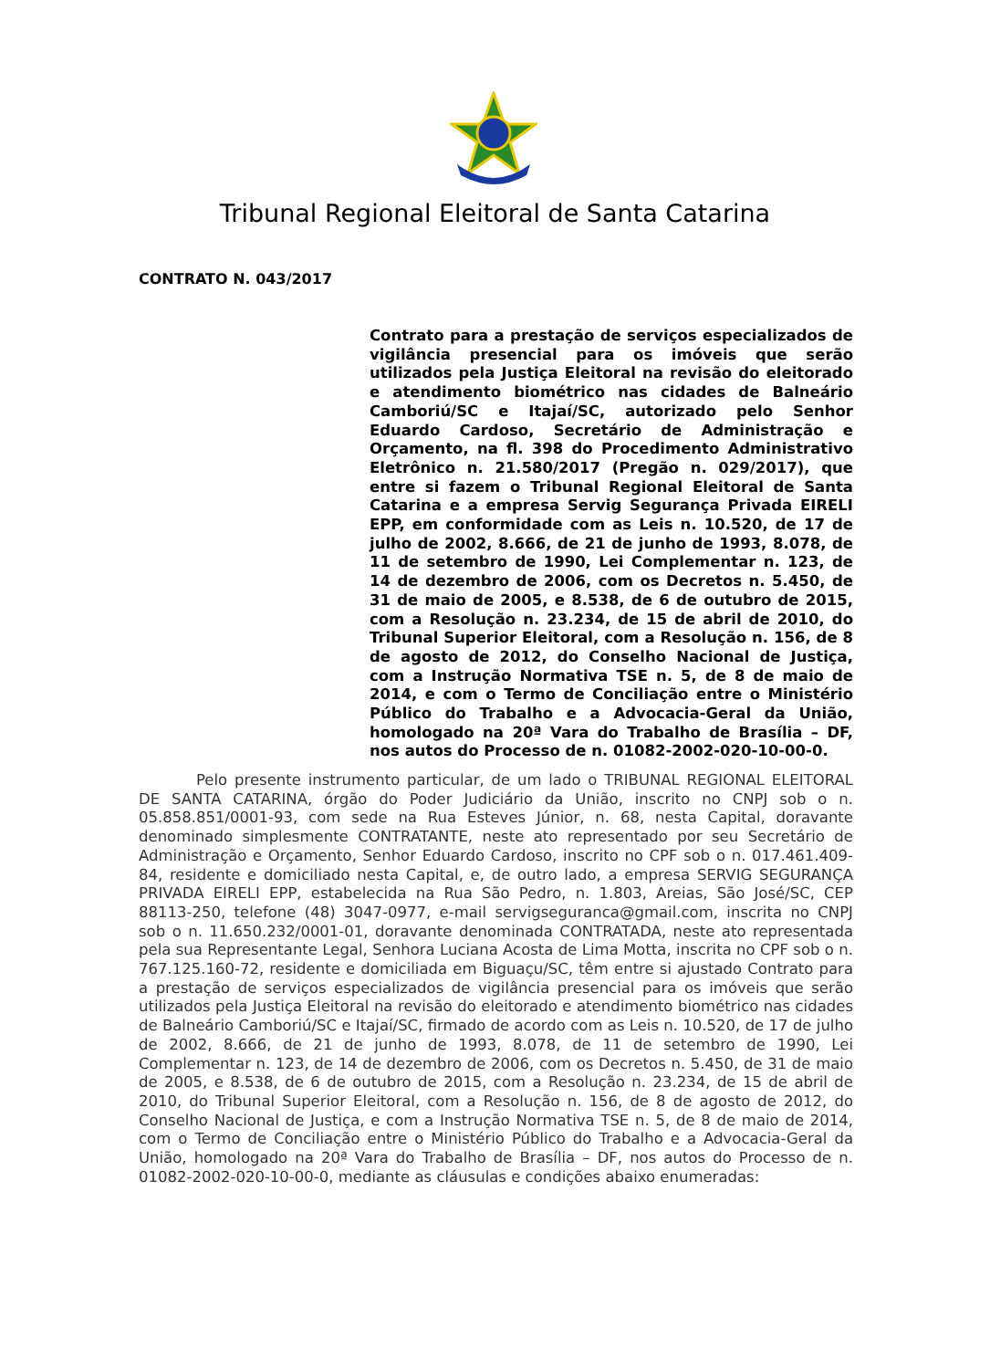Tribunal Regional Eleitoral de Santa Catarina
CONTRATO N. 043/2017
Contrato para a prestação de serviços especializados de vigilância presencial para os imóveis que serão utilizados pela Justiça Eleitoral na revisão do eleitorado e atendimento biométrico nas cidades de Balneário Camboriú/SC e Itajaí/SC, autorizado pelo Senhor Eduardo Cardoso, Secretário de Administração e Orçamento, na fl. 398 do Procedimento Administrativo Eletrônico n. 21.580/2017 (Pregão n. 029/2017), que entre si fazem o Tribunal Regional Eleitoral de Santa Catarina e a empresa Servig Segurança Privada EIRELI EPP, em conformidade com as Leis n. 10.520, de 17 de julho de 2002, 8.666, de 21 de junho de 1993, 8.078, de 11 de setembro de 1990, Lei Complementar n. 123, de 14 de dezembro de 2006, com os Decretos n. 5.450, de 31 de maio de 2005, e 8.538, de 6 de outubro de 2015, com a Resolução n. 23.234, de 15 de abril de 2010, do Tribunal Superior Eleitoral, com a Resolução n. 156, de 8 de agosto de 2012, do Conselho Nacional de Justiça, com a Instrução Normativa TSE n. 5, de 8 de maio de 2014, e com o Termo de Conciliação entre o Ministério Público do Trabalho e a Advocacia-Geral da União, homologado na 20ª Vara do Trabalho de Brasília – DF, nos autos do Processo de n. 01082-2002-020-10-00-0.
Pelo presente instrumento particular, de um lado o TRIBUNAL REGIONAL ELEITORAL DE SANTA CATARINA, órgão do Poder Judiciário da União, inscrito no CNPJ sob o n. 05.858.851/0001-93, com sede na Rua Esteves Júnior, n. 68, nesta Capital, doravante denominado simplesmente CONTRATANTE, neste ato representado por seu Secretário de Administração e Orçamento, Senhor Eduardo Cardoso, inscrito no CPF sob o n. 017.461.409-84, residente e domiciliado nesta Capital, e, de outro lado, a empresa SERVIG SEGURANÇA PRIVADA EIRELI EPP, estabelecida na Rua São Pedro, n. 1.803, Areias, São José/SC, CEP 88113-250, telefone (48) 3047-0977, e-mail servigseguranca@gmail.com, inscrita no CNPJ sob o n. 11.650.232/0001-01, doravante denominada CONTRATADA, neste ato representada pela sua Representante Legal, Senhora Luciana Acosta de Lima Motta, inscrita no CPF sob o n. 767.125.160-72, residente e domiciliada em Biguaçu/SC, têm entre si ajustado Contrato para a prestação de serviços especializados de vigilância presencial para os imóveis que serão utilizados pela Justiça Eleitoral na revisão do eleitorado e atendimento biométrico nas cidades de Balneário Camboriú/SC e Itajaí/SC, firmado de acordo com as Leis n. 10.520, de 17 de julho de 2002, 8.666, de 21 de junho de 1993, 8.078, de 11 de setembro de 1990, Lei Complementar n. 123, de 14 de dezembro de 2006, com os Decretos n. 5.450, de 31 de maio de 2005, e 8.538, de 6 de outubro de 2015, com a Resolução n. 23.234, de 15 de abril de 2010, do Tribunal Superior Eleitoral, com a Resolução n. 156, de 8 de agosto de 2012, do Conselho Nacional de Justiça, e com a Instrução Normativa TSE n. 5, de 8 de maio de 2014, com o Termo de Conciliação entre o Ministério Público do Trabalho e a Advocacia-Geral da União, homologado na 20ª Vara do Trabalho de Brasília – DF, nos autos do Processo de n. 01082-2002-020-10-00-0, mediante as cláusulas e condições abaixo enumeradas: